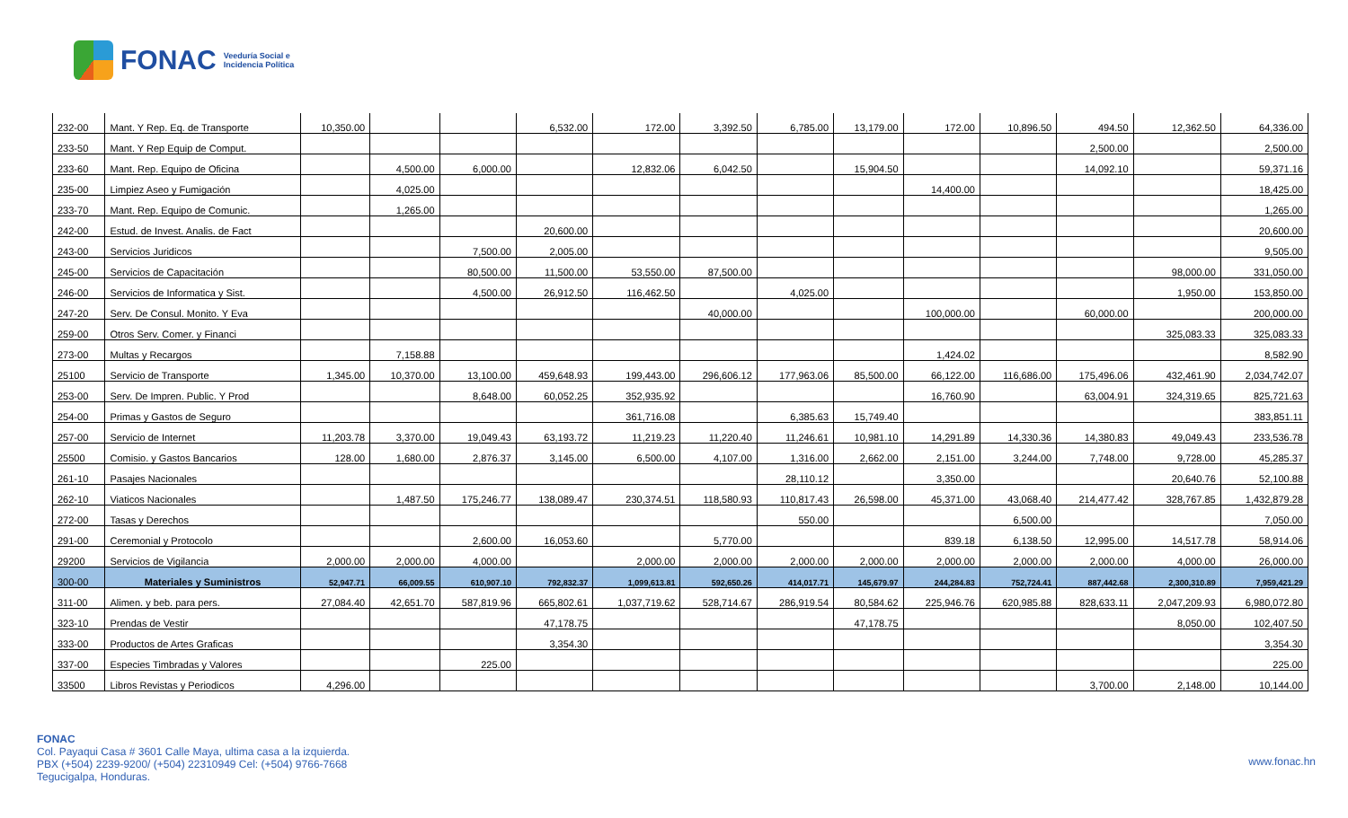FONAC Veeduría Social e
Incidencia Política
| 232-00 | Mant. Y Rep. Eq. de Transporte | 10,350.00 | | | 6,532.00 | 172.00 | 3,392.50 | 6,785.00 | 13,179.00 | 172.00 | 10,896.50 | 494.50 | 12,362.50 | 64,336.00 |
| 233-50 | Mant. Y Rep Equip de Comput. | | | | | | | | | | | 2,500.00 | | 2,500.00 |
| 233-60 | Mant. Rep. Equipo de Oficina | | 4,500.00 | 6,000.00 | | 12,832.06 | 6,042.50 | | 15,904.50 | | | 14,092.10 | | 59,371.16 |
| 235-00 | Limpiez Aseo y Fumigación | | 4,025.00 | | | | | | | 14,400.00 | | | | 18,425.00 |
| 233-70 | Mant. Rep. Equipo de Comunic. | | 1,265.00 | | | | | | | | | | | 1,265.00 |
| 242-00 | Estud. de Invest. Analis. de Fact | | | | 20,600.00 | | | | | | | | | 20,600.00 |
| 243-00 | Servicios Juridicos | | | 7,500.00 | 2,005.00 | | | | | | | | | 9,505.00 |
| 245-00 | Servicios de Capacitación | | | 80,500.00 | 11,500.00 | 53,550.00 | 87,500.00 | | | | | | 98,000.00 | 331,050.00 |
| 246-00 | Servicios de Informatica y Sist. | | | 4,500.00 | 26,912.50 | 116,462.50 | | 4,025.00 | | | | | 1,950.00 | 153,850.00 |
| 247-20 | Serv. De Consul. Monito. Y Eva | | | | | | 40,000.00 | | | 100,000.00 | | 60,000.00 | | 200,000.00 |
| 259-00 | Otros Serv. Comer. y Financi | | | | | | | | | | | | 325,083.33 | 325,083.33 |
| 273-00 | Multas y Recargos | | 7,158.88 | | | | | | | 1,424.02 | | | | 8,582.90 |
| 25100 | Servicio de Transporte | 1,345.00 | 10,370.00 | 13,100.00 | 459,648.93 | 199,443.00 | 296,606.12 | 177,963.06 | 85,500.00 | 66,122.00 | 116,686.00 | 175,496.06 | 432,461.90 | 2,034,742.07 |
| 253-00 | Serv. De Impren. Public. Y Prod | | | 8,648.00 | 60,052.25 | 352,935.92 | | | | 16,760.90 | | 63,004.91 | 324,319.65 | 825,721.63 |
| 254-00 | Primas y Gastos de Seguro | | | | | 361,716.08 | | 6,385.63 | 15,749.40 | | | | | 383,851.11 |
| 257-00 | Servicio de Internet | 11,203.78 | 3,370.00 | 19,049.43 | 63,193.72 | 11,219.23 | 11,220.40 | 11,246.61 | 10,981.10 | 14,291.89 | 14,330.36 | 14,380.83 | 49,049.43 | 233,536.78 |
| 25500 | Comisio. y Gastos Bancarios | 128.00 | 1,680.00 | 2,876.37 | 3,145.00 | 6,500.00 | 4,107.00 | 1,316.00 | 2,662.00 | 2,151.00 | 3,244.00 | 7,748.00 | 9,728.00 | 45,285.37 |
| 261-10 | Pasajes Nacionales | | | | | | | 28,110.12 | | 3,350.00 | | | 20,640.76 | 52,100.88 |
| 262-10 | Viaticos Nacionales | | 1,487.50 | 175,246.77 | 138,089.47 | 230,374.51 | 118,580.93 | 110,817.43 | 26,598.00 | 45,371.00 | 43,068.40 | 214,477.42 | 328,767.85 | 1,432,879.28 |
| 272-00 | Tasas y Derechos | | | | | | | 550.00 | | | 6,500.00 | | | 7,050.00 |
| 291-00 | Ceremonial y Protocolo | | | 2,600.00 | 16,053.60 | | 5,770.00 | | | 839.18 | 6,138.50 | 12,995.00 | 14,517.78 | 58,914.06 |
| 29200 | Servicios de Vigilancia | 2,000.00 | 2,000.00 | 4,000.00 | | 2,000.00 | 2,000.00 | 2,000.00 | 2,000.00 | 2,000.00 | 2,000.00 | 2,000.00 | 4,000.00 | 26,000.00 |
| 300-00 | Materiales y Suministros | 52,947.71 | 66,009.55 | 610,907.10 | 792,832.37 | 1,099,613.81 | 592,650.26 | 414,017.71 | 145,679.97 | 244,284.83 | 752,724.41 | 887,442.68 | 2,300,310.89 | 7,959,421.29 |
| 311-00 | Alimen. y beb. para pers. | 27,084.40 | 42,651.70 | 587,819.96 | 665,802.61 | 1,037,719.62 | 528,714.67 | 286,919.54 | 80,584.62 | 225,946.76 | 620,985.88 | 828,633.11 | 2,047,209.93 | 6,980,072.80 |
| 323-10 | Prendas de Vestir | | | | 47,178.75 | | | | 47,178.75 | | | | 8,050.00 | 102,407.50 |
| 333-00 | Productos de Artes Graficas | | | | 3,354.30 | | | | | | | | | 3,354.30 |
| 337-00 | Especies Timbradas y Valores | | | 225.00 | | | | | | | | | | 225.00 |
| 33500 | Libros Revistas y Periodicos | 4,296.00 | | | | | | | | | | 3,700.00 | 2,148.00 | 10,144.00 |
FONAC
Col. Payaqui Casa # 3601 Calle Maya, ultima casa a la izquierda.
PBX (+504) 2239-9200/ (+504) 22310949 Cel: (+504) 9766-7668
Tegucigalpa, Honduras.
www.fonac.hn